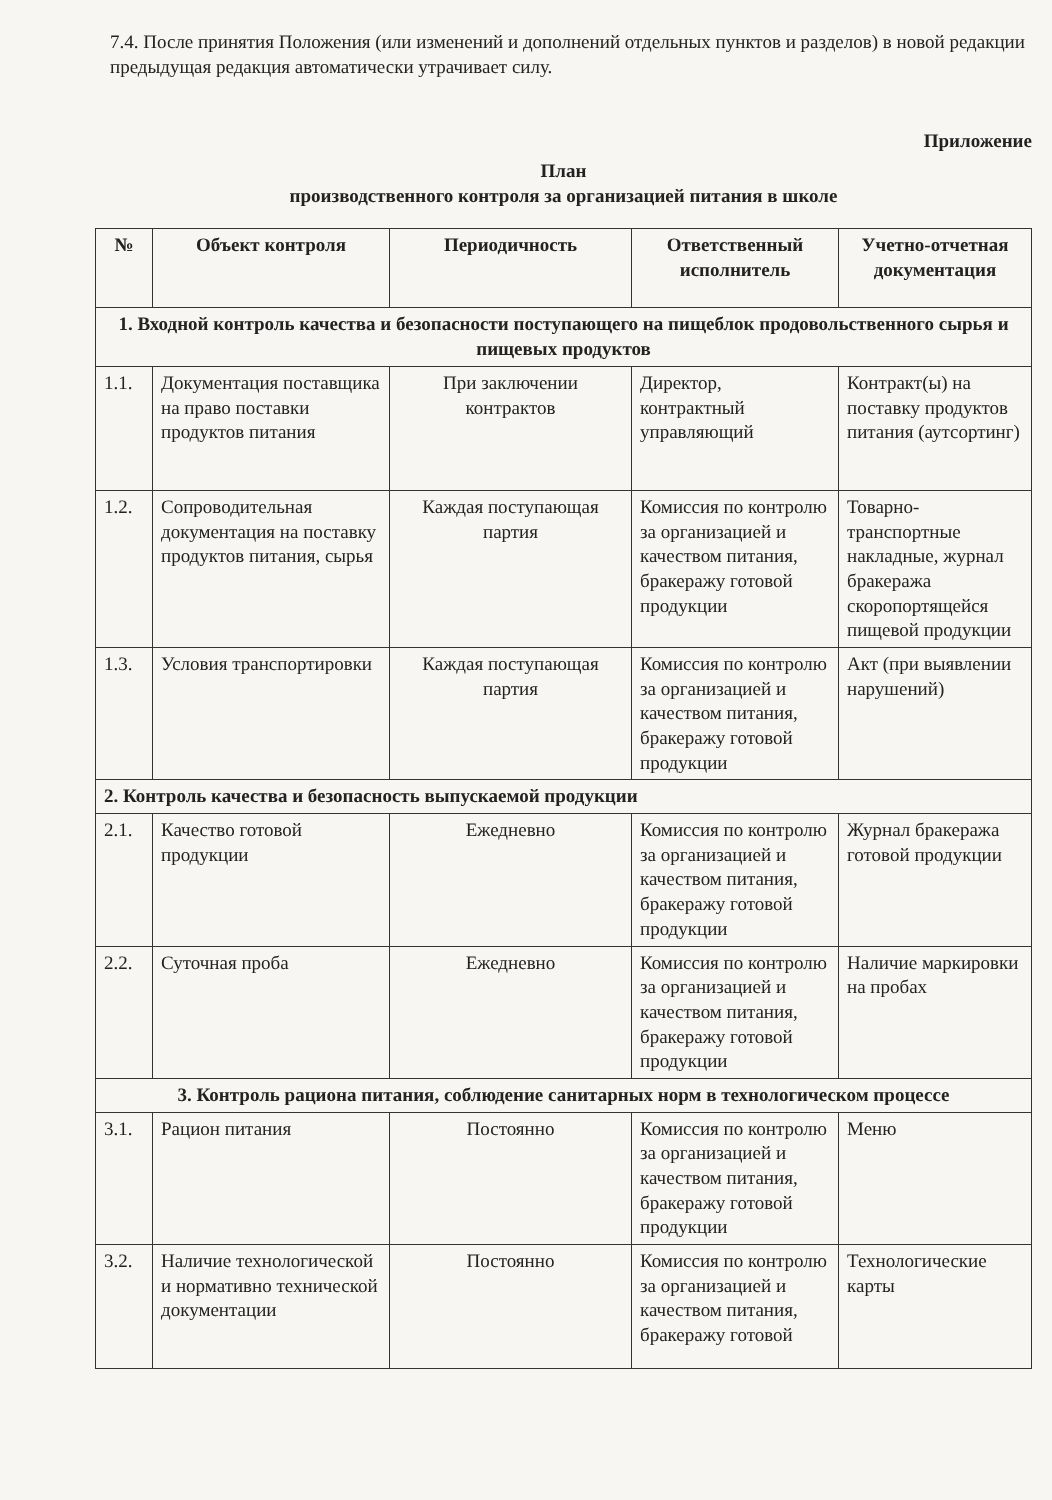7.4. После принятия Положения (или изменений и дополнений отдельных пунктов и разделов) в новой редакции предыдущая редакция автоматически утрачивает силу.
Приложение
План
производственного контроля за организацией питания в школе
| № | Объект контроля | Периодичность | Ответственный исполнитель | Учетно-отчетная документация |
| --- | --- | --- | --- | --- |
| 1. Входной контроль качества и безопасности поступающего на пищеблок продовольственного сырья и пищевых продуктов | | | | |
| 1.1. | Документация поставщика на право поставки продуктов питания | При заключении контрактов | Директор, контрактный управляющий | Контракт(ы) на поставку продуктов питания (аутсортинг) |
| 1.2. | Сопроводительная документация на поставку продуктов питания, сырья | Каждая поступающая партия | Комиссия по контролю за организацией и качеством питания, бракеражу готовой продукции | Товарно-транспортные накладные, журнал бракеража скоропортящейся пищевой продукции |
| 1.3. | Условия транспортировки | Каждая поступающая партия | Комиссия по контролю за организацией и качеством питания, бракеражу готовой продукции | Акт (при выявлении нарушений) |
| 2. Контроль качества и безопасность выпускаемой продукции | | | | |
| 2.1. | Качество готовой продукции | Ежедневно | Комиссия по контролю за организацией и качеством питания, бракеражу готовой продукции | Журнал бракеража готовой продукции |
| 2.2. | Суточная проба | Ежедневно | Комиссия по контролю за организацией и качеством питания, бракеражу готовой продукции | Наличие маркировки на пробах |
| 3. Контроль рациона питания, соблюдение санитарных норм в технологическом процессе | | | | |
| 3.1. | Рацион питания | Постоянно | Комиссия по контролю за организацией и качеством питания, бракеражу готовой продукции | Меню |
| 3.2. | Наличие технологической и нормативно технической документации | Постоянно | Комиссия по контролю за организацией и качеством питания, бракеражу готовой | Технологические карты |